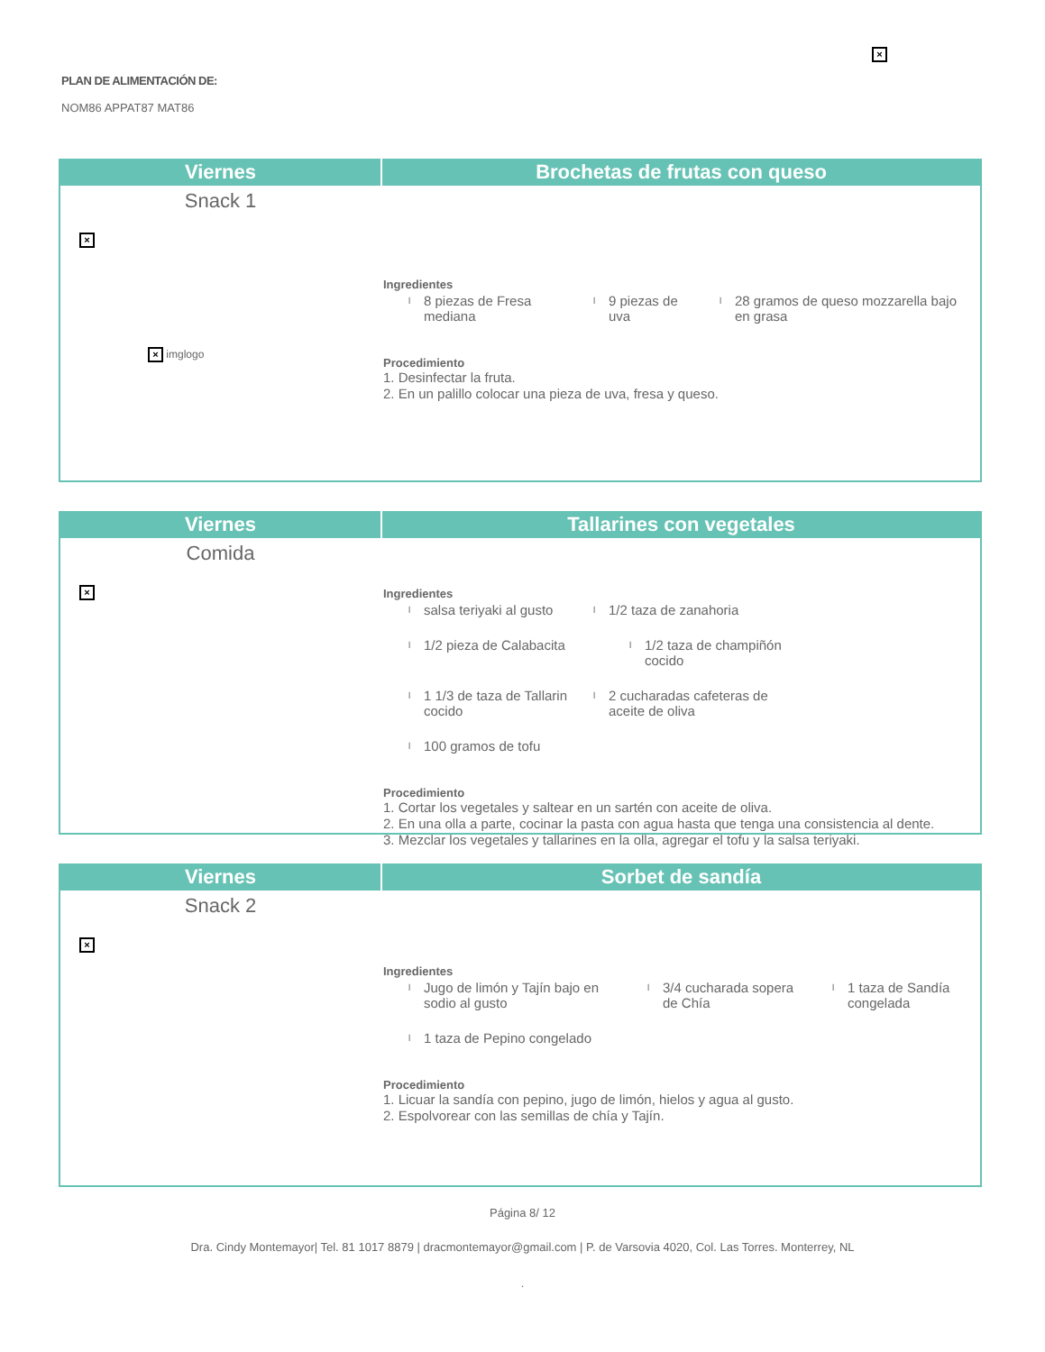×
PLAN DE ALIMENTACIÓN DE:
NOM86 APPAT87 MAT86
Viernes Brochetas de frutas con queso
Snack 1
×
× imglogo
Ingredientes
l 8 piezas de Fresa mediana
l 9 piezas de uva
l 28 gramos de queso mozzarella bajo en grasa
Procedimiento
1. Desinfectar la fruta.
2. En un palillo colocar una pieza de uva, fresa y queso.
Viernes Tallarines con vegetales
Comida
×
Ingredientes
l salsa teriyaki al gusto
l 1/2 taza de zanahoria
l 1/2 pieza de Calabacita
l 1/2 taza de champiñón cocido
l 1 1/3 de taza de Tallarin cocido
l 2 cucharadas cafeteras de aceite de oliva
l 100 gramos de tofu
Procedimiento
1. Cortar los vegetales y saltear en un sartén con aceite de oliva.
2. En una olla a parte, cocinar la pasta con agua hasta que tenga una consistencia al dente.
3. Mezclar los vegetales y tallarines en la olla, agregar el tofu y la salsa teriyaki.
Viernes Sorbet de sandía
Snack 2
×
Ingredientes
l Jugo de limón y Tajín bajo en sodio al gusto
l 3/4 cucharada sopera de Chía
l 1 taza de Sandía congelada
l 1 taza de Pepino congelado
Procedimiento
1. Licuar la sandía con pepino, jugo de limón, hielos y agua al gusto.
2. Espolvorear con las semillas de chía y Tajín.
Página 8/ 12
Dra. Cindy Montemayor| Tel. 81 1017 8879 | dracmontemayor@gmail.com | P. de Varsovia 4020, Col. Las Torres. Monterrey, NL
.